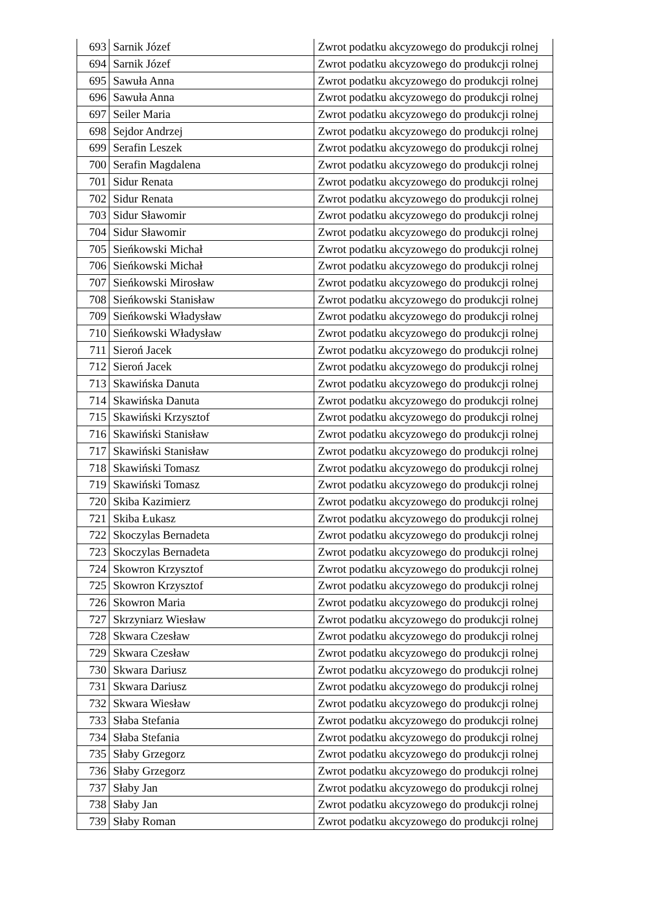| 693 | Sarnik Józef | Zwrot podatku akcyzowego do produkcji rolnej |
| 694 | Sarnik Józef | Zwrot podatku akcyzowego do produkcji rolnej |
| 695 | Sawuła Anna | Zwrot podatku akcyzowego do produkcji rolnej |
| 696 | Sawuła Anna | Zwrot podatku akcyzowego do produkcji rolnej |
| 697 | Seiler Maria | Zwrot podatku akcyzowego do produkcji rolnej |
| 698 | Sejdor Andrzej | Zwrot podatku akcyzowego do produkcji rolnej |
| 699 | Serafin Leszek | Zwrot podatku akcyzowego do produkcji rolnej |
| 700 | Serafin Magdalena | Zwrot podatku akcyzowego do produkcji rolnej |
| 701 | Sidur Renata | Zwrot podatku akcyzowego do produkcji rolnej |
| 702 | Sidur Renata | Zwrot podatku akcyzowego do produkcji rolnej |
| 703 | Sidur Sławomir | Zwrot podatku akcyzowego do produkcji rolnej |
| 704 | Sidur Sławomir | Zwrot podatku akcyzowego do produkcji rolnej |
| 705 | Sieńkowski Michał | Zwrot podatku akcyzowego do produkcji rolnej |
| 706 | Sieńkowski Michał | Zwrot podatku akcyzowego do produkcji rolnej |
| 707 | Sieńkowski Mirosław | Zwrot podatku akcyzowego do produkcji rolnej |
| 708 | Sieńkowski Stanisław | Zwrot podatku akcyzowego do produkcji rolnej |
| 709 | Sieńkowski Władysław | Zwrot podatku akcyzowego do produkcji rolnej |
| 710 | Sieńkowski Władysław | Zwrot podatku akcyzowego do produkcji rolnej |
| 711 | Sieroń Jacek | Zwrot podatku akcyzowego do produkcji rolnej |
| 712 | Sieroń Jacek | Zwrot podatku akcyzowego do produkcji rolnej |
| 713 | Skawińska Danuta | Zwrot podatku akcyzowego do produkcji rolnej |
| 714 | Skawińska Danuta | Zwrot podatku akcyzowego do produkcji rolnej |
| 715 | Skawiński Krzysztof | Zwrot podatku akcyzowego do produkcji rolnej |
| 716 | Skawiński Stanisław | Zwrot podatku akcyzowego do produkcji rolnej |
| 717 | Skawiński Stanisław | Zwrot podatku akcyzowego do produkcji rolnej |
| 718 | Skawiński Tomasz | Zwrot podatku akcyzowego do produkcji rolnej |
| 719 | Skawiński Tomasz | Zwrot podatku akcyzowego do produkcji rolnej |
| 720 | Skiba Kazimierz | Zwrot podatku akcyzowego do produkcji rolnej |
| 721 | Skiba Łukasz | Zwrot podatku akcyzowego do produkcji rolnej |
| 722 | Skoczylas Bernadeta | Zwrot podatku akcyzowego do produkcji rolnej |
| 723 | Skoczylas Bernadeta | Zwrot podatku akcyzowego do produkcji rolnej |
| 724 | Skowron Krzysztof | Zwrot podatku akcyzowego do produkcji rolnej |
| 725 | Skowron Krzysztof | Zwrot podatku akcyzowego do produkcji rolnej |
| 726 | Skowron Maria | Zwrot podatku akcyzowego do produkcji rolnej |
| 727 | Skrzyniarz Wiesław | Zwrot podatku akcyzowego do produkcji rolnej |
| 728 | Skwara Czesław | Zwrot podatku akcyzowego do produkcji rolnej |
| 729 | Skwara Czesław | Zwrot podatku akcyzowego do produkcji rolnej |
| 730 | Skwara Dariusz | Zwrot podatku akcyzowego do produkcji rolnej |
| 731 | Skwara Dariusz | Zwrot podatku akcyzowego do produkcji rolnej |
| 732 | Skwara Wiesław | Zwrot podatku akcyzowego do produkcji rolnej |
| 733 | Słaba Stefania | Zwrot podatku akcyzowego do produkcji rolnej |
| 734 | Słaba Stefania | Zwrot podatku akcyzowego do produkcji rolnej |
| 735 | Słaby Grzegorz | Zwrot podatku akcyzowego do produkcji rolnej |
| 736 | Słaby Grzegorz | Zwrot podatku akcyzowego do produkcji rolnej |
| 737 | Słaby Jan | Zwrot podatku akcyzowego do produkcji rolnej |
| 738 | Słaby Jan | Zwrot podatku akcyzowego do produkcji rolnej |
| 739 | Słaby Roman | Zwrot podatku akcyzowego do produkcji rolnej |